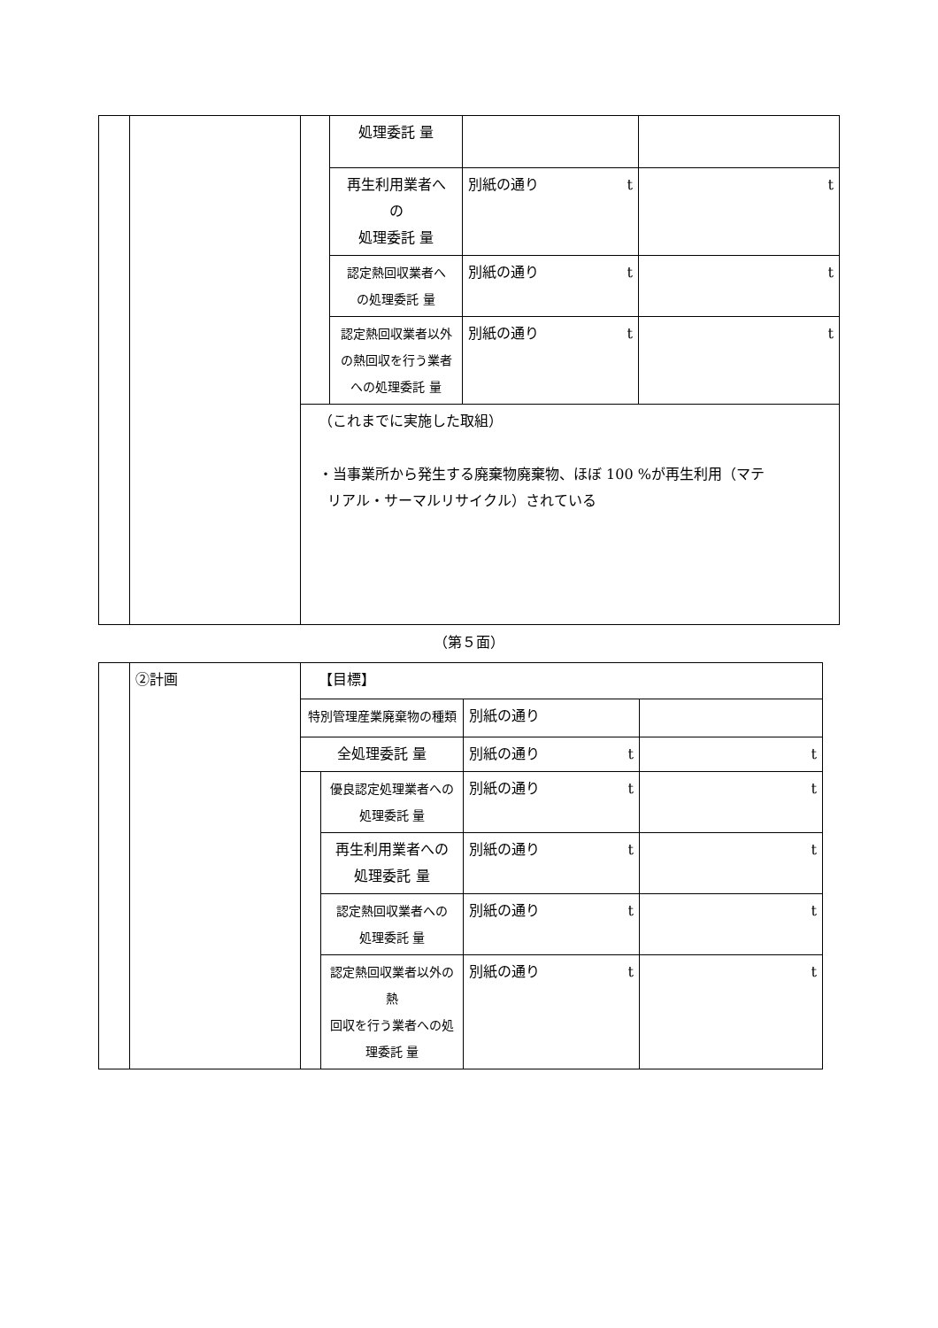| | | | 処理委託 量 | | |
| | | | 再生利用業者へ の 処理委託 量 | 別紙の通り t | t |
| | | | 認定熱回収業者へ の処理委託 量 | 別紙の通り t | t |
| | | | 認定熱回収業者以外 の熱回収を行う業者 への処理委託 量 | 別紙の通り t | t |
| | | （これまでに実施した取組） ・当事業所から発生する廃棄物廃棄物、ほぼ 100 %が再生利用（マテ リアル・サーマルリサイクル）されている | | | |
（第５面）
| | ②計画 | 【目標】 | | | |
| | | 特別管理産業廃棄物の種類 | | 別紙の通り | |
| | | 全処理委託 量 | | 別紙の通り t | t |
| | | | 優良認定処理業者への 処理委託 量 | 別紙の通り t | t |
| | | | 再生利用業者への 処理委託 量 | 別紙の通り t | t |
| | | | 認定熱回収業者への 処理委託 量 | 別紙の通り t | t |
| | | | 認定熱回収業者以外の熱 回収を行う業者への処 理委託 量 | 別紙の通り t | t |